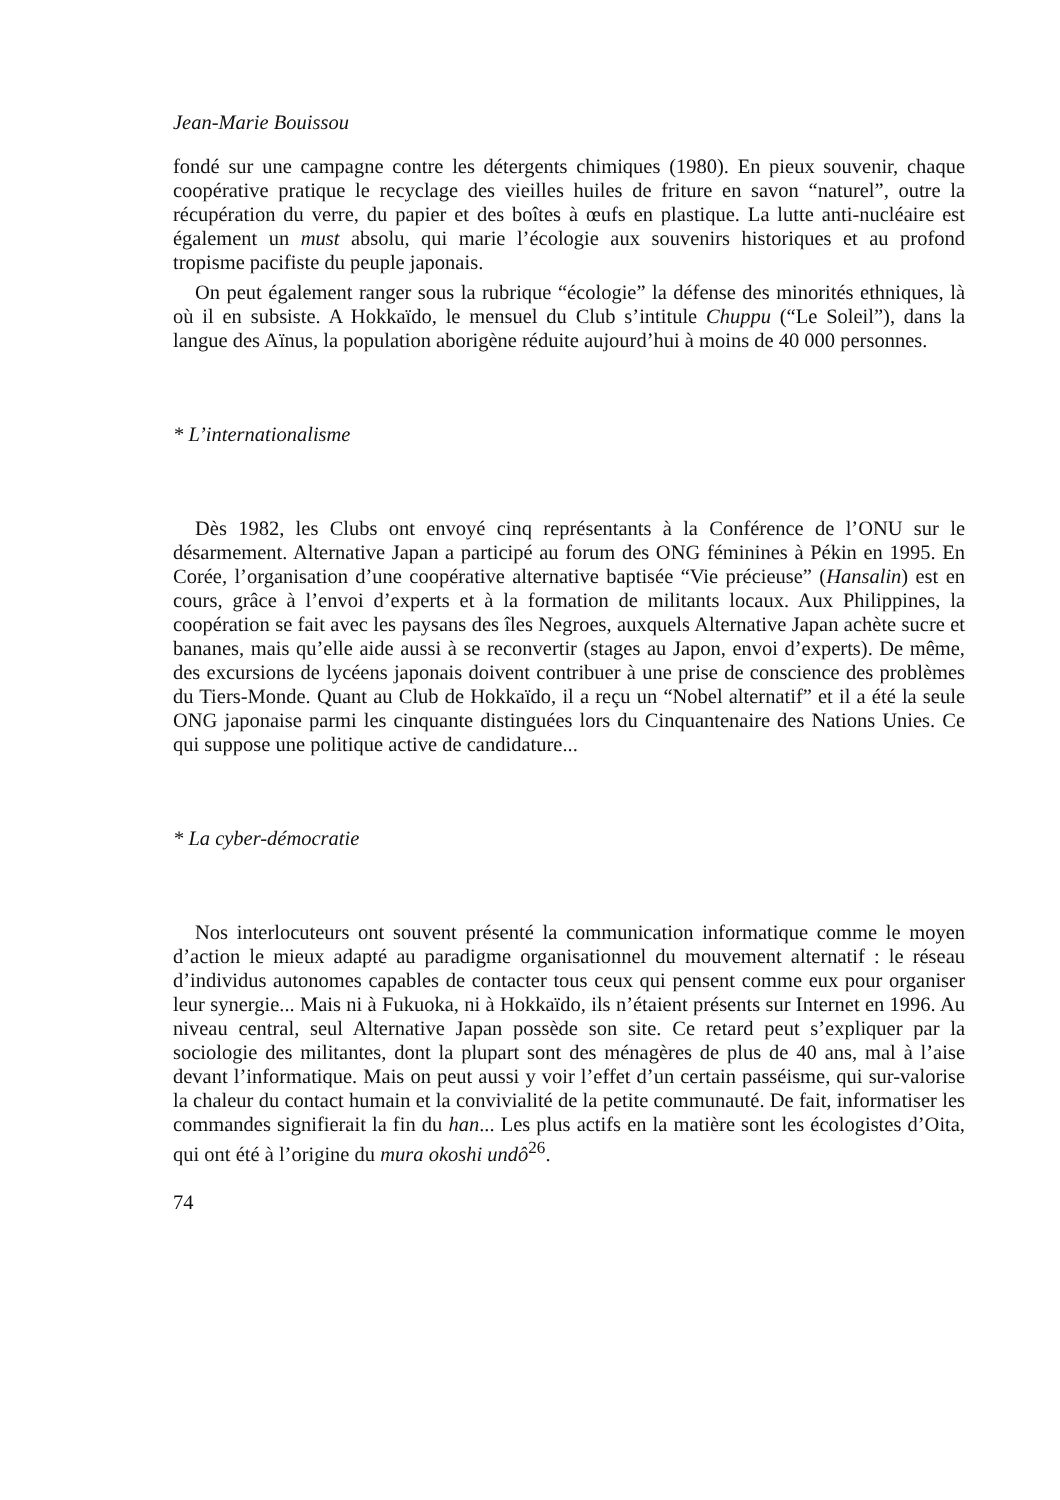Jean-Marie Bouissou
fondé sur une campagne contre les détergents chimiques (1980). En pieux souvenir, chaque coopérative pratique le recyclage des vieilles huiles de friture en savon “naturel”, outre la récupération du verre, du papier et des boîtes à œufs en plastique. La lutte anti-nucléaire est également un must absolu, qui marie l’écologie aux souvenirs historiques et au profond tropisme pacifiste du peuple japonais.
On peut également ranger sous la rubrique “écologie” la défense des minorités ethniques, là où il en subsiste. A Hokkaïdo, le mensuel du Club s’intitule Chuppu (“Le Soleil”), dans la langue des Aïnus, la population aborigène réduite aujourd’hui à moins de 40 000 personnes.
* L’internationalisme
Dès 1982, les Clubs ont envoyé cinq représentants à la Conférence de l’ONU sur le désarmement. Alternative Japan a participé au forum des ONG féminines à Pékin en 1995. En Corée, l’organisation d’une coopérative alternative baptisée “Vie précieuse” (Hansalin) est en cours, grâce à l’envoi d’experts et à la formation de militants locaux. Aux Philippines, la coopération se fait avec les paysans des îles Negroes, auxquels Alternative Japan achète sucre et bananes, mais qu’elle aide aussi à se reconvertir (stages au Japon, envoi d’experts). De même, des excursions de lycéens japonais doivent contribuer à une prise de conscience des problèmes du Tiers-Monde. Quant au Club de Hokkaïdo, il a reçu un “Nobel alternatif” et il a été la seule ONG japonaise parmi les cinquante distinguées lors du Cinquantenaire des Nations Unies. Ce qui suppose une politique active de candidature...
* La cyber-démocratie
Nos interlocuteurs ont souvent présenté la communication informatique comme le moyen d’action le mieux adapté au paradigme organisationnel du mouvement alternatif : le réseau d’individus autonomes capables de contacter tous ceux qui pensent comme eux pour organiser leur synergie... Mais ni à Fukuoka, ni à Hokkaïdo, ils n’étaient présents sur Internet en 1996. Au niveau central, seul Alternative Japan possède son site. Ce retard peut s’expliquer par la sociologie des militantes, dont la plupart sont des ménagères de plus de 40 ans, mal à l’aise devant l’informatique. Mais on peut aussi y voir l’effet d’un certain passéisme, qui sur-valorise la chaleur du contact humain et la convivialité de la petite communauté. De fait, informatiser les commandes signifierait la fin du han... Les plus actifs en la matière sont les écologistes d’Oita, qui ont été à l’origine du mura okoshi undô<sup>26</sup>.
74